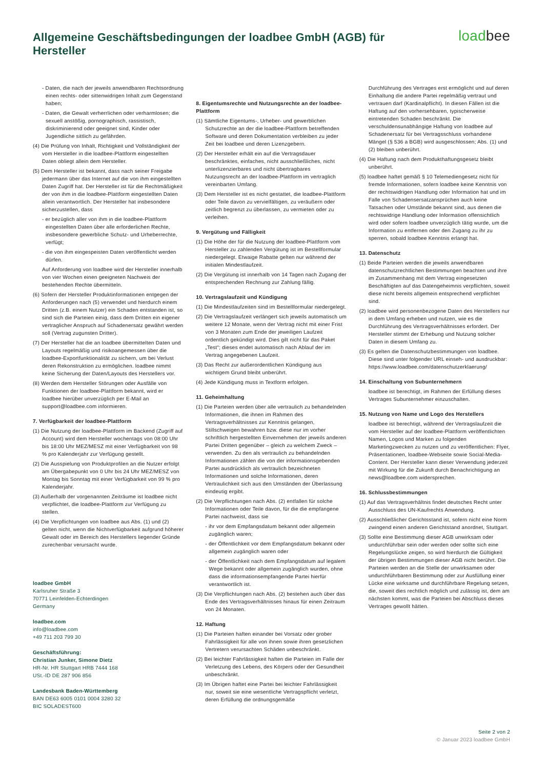Allgemeine Geschäftsbedingungen der loadbee GmbH (AGB) für Hersteller
loadbee
- Daten, die nach der jeweils anwendbaren Rechtsordnung einen rechts- oder sittenwidrigen Inhalt zum Gegenstand haben;
- Daten, die Gewalt verherrlichen oder verharmlosen; die sexuell anstößig, pornographisch, rassistisch, diskriminierend oder geeignet sind, Kinder oder Jugendliche sittlich zu gefährden.
(4) Die Prüfung von Inhalt, Richtigkeit und Vollständigkeit der vom Hersteller in die loadbee-Plattform eingestellten Daten obliegt allein dem Hersteller.
(5) Dem Hersteller ist bekannt, dass nach seiner Freigabe jedermann über das Internet auf die von ihm eingestellten Daten Zugriff hat. Der Hersteller ist für die Rechtmäßigkeit der von ihm in die loadbee-Plattform eingestellten Daten allein verantwortlich. Der Hersteller hat insbesondere sicherzustellen, dass
- er bezüglich aller von ihm in die loadbee-Plattform eingestellten Daten über alle erforderlichen Rechte, insbesondere gewerbliche Schutz- und Urheberrechte, verfügt;
- die von ihm eingespeisten Daten veröffentlicht werden dürfen.
Auf Anforderung von loadbee wird der Hersteller innerhalb von vier Wochen einen geeigneten Nachweis der bestehenden Rechte übermitteln.
(6) Sofern der Hersteller Produktinformationen entgegen der Anforderungen nach (5) verwendet und hierdurch einem Dritten (z.B. einem Nutzer) ein Schaden entstanden ist, so sind sich die Parteien einig, dass dem Dritten ein eigener vertraglicher Anspruch auf Schadenersatz gewährt werden soll (Vertrag zugunsten Dritter).
(7) Der Hersteller hat die an loadbee übermittelten Daten und Layouts regelmäßig und risikoangemessen über die loadbee-Exportfunktionalität zu sichern, um bei Verlust deren Rekonstruktion zu ermöglichen. loadbee nimmt keine Sicherung der Daten/Layouts des Herstellers vor.
(8) Werden dem Hersteller Störungen oder Ausfälle von Funktionen der loadbee-Plattform bekannt, wird er loadbee hierüber unverzüglich per E-Mail an support@loadbee.com informieren.
7. Verfügbarkeit der loadbee-Plattform
(1) Die Nutzung der loadbee-Plattform im Backend (Zugriff auf Account) wird dem Hersteller wochentags von 08:00 Uhr bis 18:00 Uhr MEZ/MESZ mit einer Verfügbarkeit von 98 % pro Kalenderjahr zur Verfügung gestellt.
(2) Die Ausspielung von Produktprofilen an die Nutzer erfolgt am Übergabepunkt von 0 Uhr bis 24 Uhr MEZ/MESZ von Montag bis Sonntag mit einer Verfügbarkeit von 99 % pro Kalenderjahr.
(3) Außerhalb der vorgenannten Zeiträume ist loadbee nicht verpflichtet, die loadbee-Plattform zur Verfügung zu stellen.
(4) Die Verpflichtungen von loadbee aus Abs. (1) und (2) gelten nicht, wenn die Nichtverfügbarkeit aufgrund höherer Gewalt oder im Bereich des Herstellers liegender Gründe zurechenbar verursacht wurde.
loadbee GmbH
Karlsruher Straße 3
70771 Leinfelden-Echterdingen
Germany
loadbee.com
info@loadbee.com
+49 711 203 799 30
Geschäftsführung:
Christian Junker, Simone Dietz
HR-Nr. HR Stuttgart HRB 7444 168
USt.-ID DE 287 906 856
Landesbank Baden-Württemberg
BAN DE63 6005 0101 0004 3280 32
BIC SOLADEST600
8. Eigentumsrechte und Nutzungsrechte an der loadbee-Plattform
(1) Sämtliche Eigentums-, Urheber- und gewerblichen Schutzrechte an der die loadbee-Plattform betreffenden Software und deren Dokumentation verbleiben zu jeder Zeit bei loadbee und deren Lizenzgebern.
(2) Der Hersteller erhält ein auf die Vertragsdauer beschränktes, einfaches, nicht ausschließliches, nicht unterlizenzierbares und nicht übertragbares Nutzungsrecht an der loadbee-Plattform im vertraglich vereinbarten Umfang.
(3) Dem Hersteller ist es nicht gestattet, die loadbee-Plattform oder Teile davon zu vervielfältigen, zu veräußern oder zeitlich begrenzt zu überlassen, zu vermieten oder zu verleihen.
9. Vergütung und Fälligkeit
(1) Die Höhe der für die Nutzung der loadbee-Plattform vom Hersteller zu zahlenden Vergütung ist im Bestellformular niedergelegt. Etwaige Rabatte gelten nur während der initialen Mindestlaufzeit.
(2) Die Vergütung ist innerhalb von 14 Tagen nach Zugang der entsprechenden Rechnung zur Zahlung fällig.
10. Vertragslaufzeit und Kündigung
(1) Die Mindestlaufzeiten sind im Bestellformular niedergelegt.
(2) Die Vertragslaufzeit verlängert sich jeweils automatisch um weitere 12 Monate, wenn der Vertrag nicht mit einer Frist von 3 Monaten zum Ende der jeweiligen Laufzeit ordentlich gekündigt wird. Dies gilt nicht für das Paket „Test“; dieses endet automatisch nach Ablauf der im Vertrag angegebenen Laufzeit.
(3) Das Recht zur außerordentlichen Kündigung aus wichtigem Grund bleibt unberührt.
(4) Jede Kündigung muss in Textform erfolgen.
11. Geheimhaltung
(1) Die Parteien werden über alle vertraulich zu behandelnden Informationen, die ihnen im Rahmen des Vertragsverhältnisses zur Kenntnis gelangen, Stillschweigen bewahren bzw. diese nur im vorher schriftlich hergestellten Einvernehmen der jeweils anderen Partei Dritten gegenüber – gleich zu welchem Zweck – verwenden. Zu den als vertraulich zu behandelnden Informationen zählen die von der informationsgebenden Partei ausdrücklich als vertraulich bezeichneten Informationen und solche Informationen, deren Vertraulichkeit sich aus den Umständen der Überlassung eindeutig ergibt.
(2) Die Verpflichtungen nach Abs. (2) entfallen für solche Informationen oder Teile davon, für die die empfangene Partei nachweist, dass sie
- ihr vor dem Empfangsdatum bekannt oder allgemein zugänglich waren;
- der Öffentlichkeit vor dem Empfangsdatum bekannt oder allgemein zugänglich waren oder
- der Öffentlichkeit nach dem Empfangsdatum auf legalem Wege bekannt oder allgemein zugänglich wurden, ohne dass die informationsempfangende Partei hierfür verantwortlich ist.
(3) Die Verpflichtungen nach Abs. (2) bestehen auch über das Ende des Vertragsverhältnisses hinaus für einen Zeitraum von 24 Monaten.
12. Haftung
(1) Die Parteien haften einander bei Vorsatz oder grober Fahrlässigkeit für alle von ihnen sowie ihren gesetzlichen Vertretern verursachten Schäden unbeschränkt.
(2) Bei leichter Fahrlässigkeit haften die Parteien im Falle der Verletzung des Lebens, des Körpers oder der Gesundheit unbeschränkt.
(3) Im Übrigen haftet eine Partei bei leichter Fahrlässigkeit nur, soweit sie eine wesentliche Vertragspflicht verletzt, deren Erfüllung die ordnungsgemäße
Durchführung des Vertrages erst ermöglicht und auf deren Einhaltung die andere Partei regelmäßig vertraut und vertrauen darf (Kardinalpflicht). In diesen Fällen ist die Haftung auf den vorhersehbaren, typischerweise eintretenden Schaden beschränkt. Die verschuldensunabhängige Haftung von loadbee auf Schadenersatz für bei Vertragsschluss vorhandene Mängel (§ 536 a BGB) wird ausgeschlossen; Abs. (1) und (2) bleiben unberührt.
(4) Die Haftung nach dem Produkthaftungsgesetz bleibt unberührt.
(5) loadbee haftet gemäß § 10 Telemediengesetz nicht für fremde Informationen, sofern loadbee keine Kenntnis von der rechtswidrigen Handlung oder Information hat und im Falle von Schadensersatzansprüchen auch keine Tatsachen oder Umstände bekannt sind, aus denen die rechtswidrige Handlung oder Information offensichtlich wird oder sofern loadbee unverzüglich tätig wurde, um die Information zu entfernen oder den Zugang zu ihr zu sperren, sobald loadbee Kenntnis erlangt hat.
13. Datenschutz
(1) Beide Parteien werden die jeweils anwendbaren datenschutzrechtlichen Bestimmungen beachten und ihre im Zusammenhang mit dem Vertrag eingesetzten Beschäftigten auf das Datengeheimnis verpflichten, soweit diese nicht bereits allgemein entsprechend verpflichtet sind.
(2) loadbee wird personenbezogene Daten des Herstellers nur in dem Umfang erheben und nutzen, wie es die Durchführung des Vertragsverhältnisses erfordert. Der Hersteller stimmt der Erhebung und Nutzung solcher Daten in diesem Umfang zu.
(3) Es gelten die Datenschutzbestimmungen von loadbee. Diese sind unter folgender URL einseh- und ausdruckbar: https://www.loadbee.com/datenschutzerklaerung/
14. Einschaltung von Subunternehmern
loadbee ist berechtigt, im Rahmen der Erfüllung dieses Vertrages Subunternehmer einzuschalten.
15. Nutzung von Name und Logo des Herstellers
loadbee ist berechtigt, während der Vertragslaufzeit die vom Hersteller auf der loadbee-Plattform veröffentlichten Namen, Logos und Marken zu folgenden Marketingzwecken zu nutzen und zu veröffentlichen: Flyer, Präsentationen, loadbee-Webseite sowie Social-Media-Content. Der Hersteller kann dieser Verwendung jederzeit mit Wirkung für die Zukunft durch Benachrichtigung an news@loadbee.com widersprechen.
16. Schlussbestimmungen
(1) Auf das Vertragsverhältnis findet deutsches Recht unter Ausschluss des UN-Kaufrechts Anwendung.
(2) Ausschließlicher Gerichtsstand ist, sofern nicht eine Norm zwingend einen anderen Gerichtstand anordnet, Stuttgart.
(3) Sollte eine Bestimmung dieser AGB unwirksam oder undurchführbar sein oder werden oder sollte sich eine Regelungslücke zeigen, so wird hierdurch die Gültigkeit der übrigen Bestimmungen dieser AGB nicht berührt. Die Parteien werden an die Stelle der unwirksamen oder undurchführbaren Bestimmung oder zur Ausfüllung einer Lücke eine wirksame und durchführbare Regelung setzen, die, soweit dies rechtlich möglich und zulässig ist, dem am nächsten kommt, was die Parteien bei Abschluss dieses Vertrages gewollt hätten.
Seite 2 von 2
© Januar 2023 loadbee GmbH